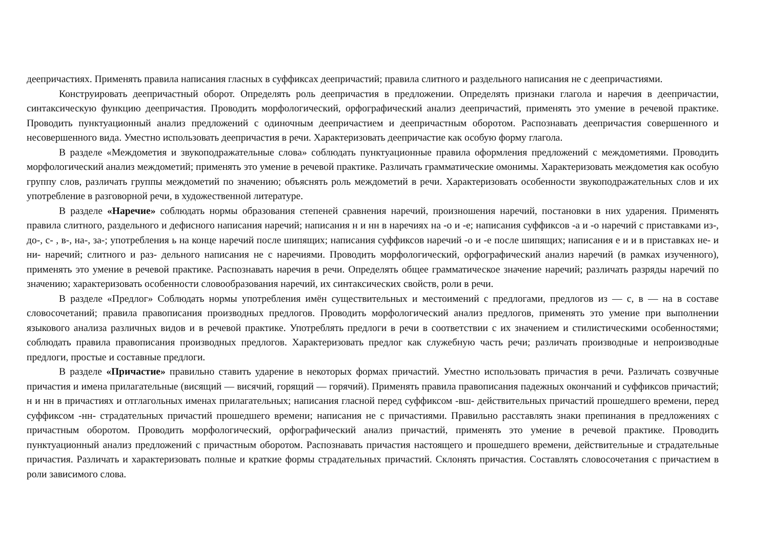деепричастиях. Применять правила написания гласных в суффиксах деепричастий; правила слитного и раздельного написания не с деепричастиями.
Конструировать деепричастный оборот. Определять роль деепричастия в предложении. Определять признаки глагола и наречия в деепричастии, синтаксическую функцию деепричастия. Проводить морфологический, орфографический анализ деепричастий, применять это умение в речевой практике. Проводить пунктуационный анализ предложений с одиночным деепричастием и деепричастным оборотом. Распознавать деепричастия совершенного и несовершенного вида. Уместно использовать деепричастия в речи. Характеризовать деепричастие как особую форму глагола.
В разделе «Междометия и звукоподражательные слова» соблюдать пунктуационные правила оформления предложений с междометиями. Проводить морфологический анализ междометий; применять это умение в речевой практике. Различать грамматические омонимы. Характеризовать междометия как особую группу слов, различать группы междометий по значению; объяснять роль междометий в речи. Характеризовать особенности звукоподражательных слов и их употребление в разговорной речи, в художественной литературе.
В разделе «Наречие» соблюдать нормы образования степеней сравнения наречий, произношения наречий, постановки в них ударения. Применять правила слитного, раздельного и дефисного написания наречий; написания н и нн в наречиях на -о и -е; написания суффиксов -а и -о наречий с приставками из-, до-, с- , в-, на-, за-; употребления ь на конце наречий после шипящих; написания суффиксов наречий -о и -е после шипящих; написания е и и в приставках не- и ни- наречий; слитного и раз- дельного написания не с наречиями. Проводить морфологический, орфографический анализ наречий (в рамках изученного), применять это умение в речевой практике. Распознавать наречия в речи. Определять общее грамматическое значение наречий; различать разряды наречий по значению; характеризовать особенности словообразования наречий, их синтаксических свойств, роли в речи.
В разделе «Предлог» Соблюдать нормы употребления имён существительных и местоимений с предлогами, предлогов из — с, в — на в составе словосочетаний; правила правописания производных предлогов. Проводить морфологический анализ предлогов, применять это умение при выполнении языкового анализа различных видов и в речевой практике. Употреблять предлоги в речи в соответствии с их значением и стилистическими особенностями; соблюдать правила правописания производных предлогов. Характеризовать предлог как служебную часть речи; различать производные и непроизводные предлоги, простые и составные предлоги.
В разделе «Причастие» правильно ставить ударение в некоторых формах причастий. Уместно использовать причастия в речи. Различать созвучные причастия и имена прилагательные (висящий — висячий, горящий — горячий). Применять правила правописания падежных окончаний и суффиксов причастий; н и нн в причастиях и отглагольных именах прилагательных; написания гласной перед суффиксом -вш- действительных причастий прошедшего времени, перед суффиксом -нн- страдательных причастий прошедшего времени; написания не с причастиями. Правильно расставлять знаки препинания в предложениях с причастным оборотом. Проводить морфологический, орфографический анализ причастий, применять это умение в речевой практике. Проводить пунктуационный анализ предложений с причастным оборотом. Распознавать причастия настоящего и прошедшего времени, действительные и страдательные причастия. Различать и характеризовать полные и краткие формы страдательных причастий. Склонять причастия. Составлять словосочетания с причастием в роли зависимого слова.